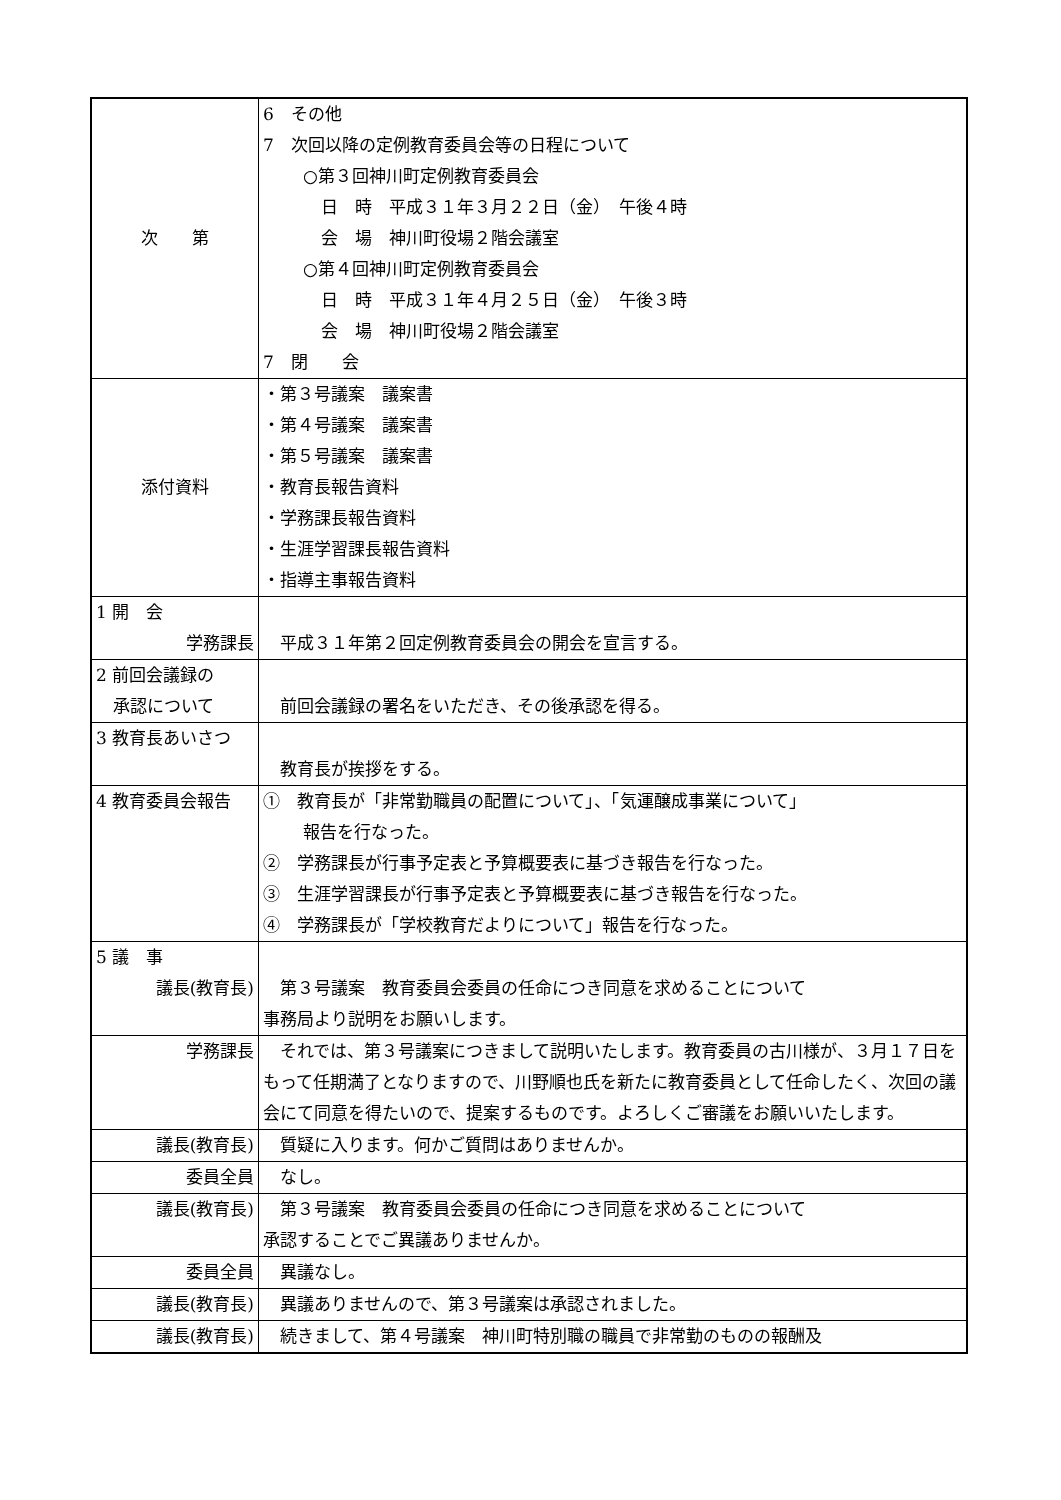| 次 第 | 6 その他 7 次回以降の定例教育委員会等の日程について ○第３回神川町定例教育委員会 日 時 平成３１年３月２２日（金） 午後４時 会 場 神川町役場２階会議室 ○第４回神川町定例教育委員会 日 時 平成３１年４月２５日（金） 午後３時 会 場 神川町役場２階会議室 7 閉 会 |
| 添付資料 | ・第３号議案 議案書 ・第４号議案 議案書 ・第５号議案 議案書 ・教育長報告資料 ・学務課長報告資料 ・生涯学習課長報告資料 ・指導主事報告資料 |
| 1 開 会 学務課長 | 平成３１年第２回定例教育委員会の開会を宣言する。 |
| 2 前回会議録の 承認について | 前回会議録の署名をいただき、その後承認を得る。 |
| 3 教育長あいさつ | 教育長が挨拶をする。 |
| 4 教育委員会報告 | ① 教育長が「非常勤職員の配置について」、「気運醸成事業について」 報告を行なった。 ② 学務課長が行事予定表と予算概要表に基づき報告を行なった。 ③ 生涯学習課長が行事予定表と予算概要表に基づき報告を行なった。 ④ 学務課長が「学校教育だよりについて」報告を行なった。 |
| 5 議 事 議長(教育長) | 第３号議案 教育委員会委員の任命につき同意を求めることについて 事務局より説明をお願いします。 |
| 学務課長 | それでは、第３号議案につきまして説明いたします。教育委員の古川様が、３月１７日をもって任期満了となりますので、川野順也氏を新たに教育委員として任命したく、次回の議会にて同意を得たいので、提案するものです。よろしくご審議をお願いいたします。 |
| 議長(教育長) | 質疑に入ります。何かご質問はありませんか。 |
| 委員全員 | なし。 |
| 議長(教育長) | 第３号議案 教育委員会委員の任命につき同意を求めることについて 承認することでご異議ありませんか。 |
| 委員全員 | 異議なし。 |
| 議長(教育長) | 異議ありませんので、第３号議案は承認されました。 |
| 議長(教育長) | 続きまして、第４号議案 神川町特別職の職員で非常勤のものの報酬及 |